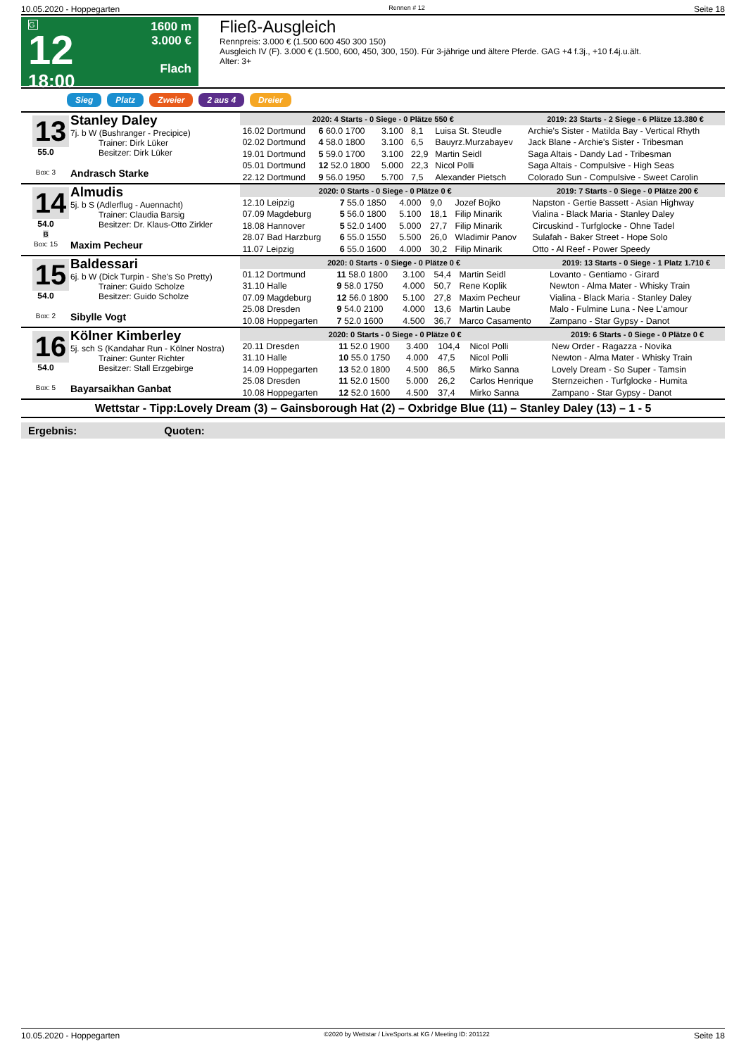10.05.2020 - Hoppegarten Rennen # 12 Seite 18
G
12
18:00
1600 m
3.000 €
Flach
Fließ-Ausgleich
Rennpreis: 3.000 € (1.500 600 450 300 150)
Ausgleich IV (F). 3.000 € (1.500, 600, 450, 300, 150). Für 3-jährige und ältere Pferde. GAG +4 f.3j., +10 f.4j.u.ält.
Alter: 3+
Sieg Platz Zweier 2 aus 4 Dreier
13
55.0
Box: 3
Stanley Daley
7j. b W (Bushranger - Precipice)
Trainer: Dirk Lüker
Besitzer: Dirk Lüker
Andrasch Starke
| 2020: 4 Starts - 0 Siege - 0 Plätze 550 € | | | | | 2019: 23 Starts - 2 Siege - 6 Plätze 13.380 € |
| --- | --- | --- | --- | --- | --- |
| 16.02 Dortmund | 6 60.0 1700 | 3.100 | 8,1 | Luisa St. Steudle | Archie's Sister - Matilda Bay - Vertical Rhyth |
| 02.02 Dortmund | 4 58.0 1800 | 3.100 | 6,5 | Bauyrz.Murzabayev | Jack Blane - Archie's Sister - Tribesman |
| 19.01 Dortmund | 5 59.0 1700 | 3.100 | 22,9 | Martin Seidl | Saga Altais - Dandy Lad - Tribesman |
| 05.01 Dortmund | 12 52.0 1800 | 5.000 | 22,3 | Nicol Polli | Saga Altais - Compulsive - High Seas |
| 22.12 Dortmund | 9 56.0 1950 | 5.700 | 7,5 | Alexander Pietsch | Colorado Sun - Compulsive - Sweet Carolin |
14
54.0
B
Box: 15
Almudis
5j. b S (Adlerflug - Auennacht)
Trainer: Claudia Barsig
Besitzer: Dr. Klaus-Otto Zirkler
Maxim Pecheur
| 2020: 0 Starts - 0 Siege - 0 Plätze 0 € | | | | | 2019: 7 Starts - 0 Siege - 0 Plätze 200 € |
| --- | --- | --- | --- | --- | --- |
| 12.10 Leipzig | 7 55.0 1850 | 4.000 | 9,0 | Jozef Bojko | Napston - Gertie Bassett - Asian Highway |
| 07.09 Magdeburg | 5 56.0 1800 | 5.100 | 18,1 | Filip Minarik | Vialina - Black Maria - Stanley Daley |
| 18.08 Hannover | 5 52.0 1400 | 5.000 | 27,7 | Filip Minarik | Circuskind - Turfglocke - Ohne Tadel |
| 28.07 Bad Harzburg | 6 55.0 1550 | 5.500 | 26,0 | Wladimir Panov | Sulafah - Baker Street - Hope Solo |
| 11.07 Leipzig | 6 55.0 1600 | 4.000 | 30,2 | Filip Minarik | Otto - Al Reef - Power Speedy |
15
54.0
Box: 2
Baldessari
6j. b W (Dick Turpin - She's So Pretty)
Trainer: Guido Scholze
Besitzer: Guido Scholze
Sibylle Vogt
| 2020: 0 Starts - 0 Siege - 0 Plätze 0 € | | | | | 2019: 13 Starts - 0 Siege - 1 Platz 1.710 € |
| --- | --- | --- | --- | --- | --- |
| 01.12 Dortmund | 11 58.0 1800 | 3.100 | 54,4 | Martin Seidl | Lovanto - Gentiamo - Girard |
| 31.10 Halle | 9 58.0 1750 | 4.000 | 50,7 | Rene Koplik | Newton - Alma Mater - Whisky Train |
| 07.09 Magdeburg | 12 56.0 1800 | 5.100 | 27,8 | Maxim Pecheur | Vialina - Black Maria - Stanley Daley |
| 25.08 Dresden | 9 54.0 2100 | 4.000 | 13,6 | Martin Laube | Malo - Fulmine Luna - Nee L'amour |
| 10.08 Hoppegarten | 7 52.0 1600 | 4.500 | 36,7 | Marco Casamento | Zampano - Star Gypsy - Danot |
16
54.0
Box: 5
Kölner Kimberley
5j. sch S (Kandahar Run - Kölner Nostra)
Trainer: Gunter Richter
Besitzer: Stall Erzgebirge
Bayarsaikhan Ganbat
| 2020: 0 Starts - 0 Siege - 0 Plätze 0 € | | | | | 2019: 6 Starts - 0 Siege - 0 Plätze 0 € |
| --- | --- | --- | --- | --- | --- |
| 20.11 Dresden | 11 52.0 1900 | 3.400 | 104,4 | Nicol Polli | New Order - Ragazza - Novika |
| 31.10 Halle | 10 55.0 1750 | 4.000 | 47,5 | Nicol Polli | Newton - Alma Mater - Whisky Train |
| 14.09 Hoppegarten | 13 52.0 1800 | 4.500 | 86,5 | Mirko Sanna | Lovely Dream - So Super - Tamsin |
| 25.08 Dresden | 11 52.0 1500 | 5.000 | 26,2 | Carlos Henrique | Sternzeichen - Turfglocke - Humita |
| 10.08 Hoppegarten | 12 52.0 1600 | 4.500 | 37,4 | Mirko Sanna | Zampano - Star Gypsy - Danot |
Wettstar - Tipp:Lovely Dream (3) – Gainsborough Hat (2) – Oxbridge Blue (11) – Stanley Daley (13) – 1 - 5
Ergebnis: Quoten:
10.05.2020 - Hoppegarten ©2020 by Wettstar / LiveSports.at KG / Meeting ID: 201122 Seite 18